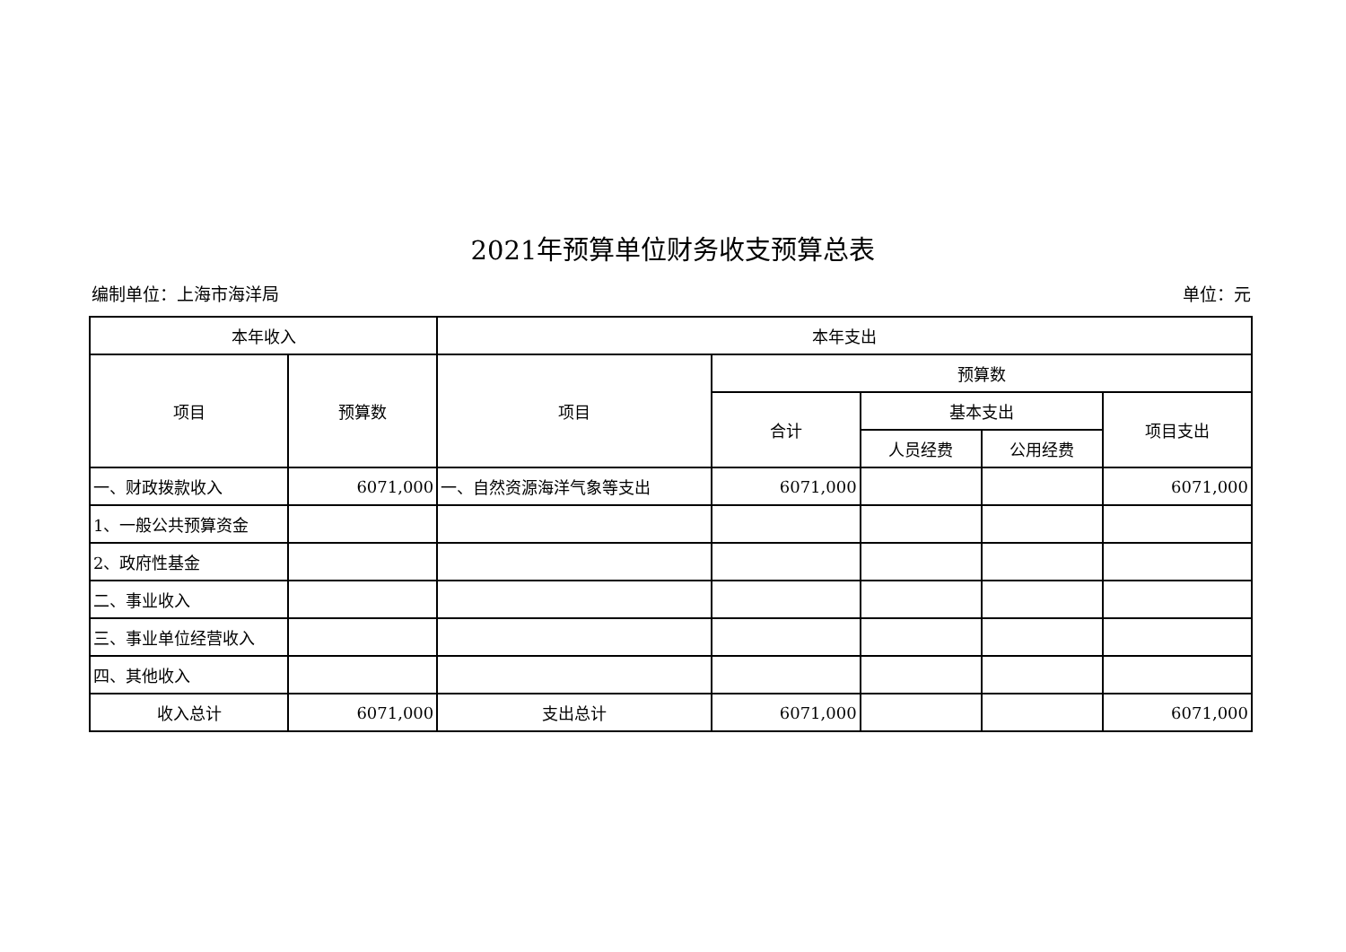2021年预算单位财务收支预算总表
编制单位：上海市海洋局 单位：元
| 本年收入 | | 本年支出 | | | | |
| --- | --- | --- | --- | --- | --- | --- |
| 项目 | 预算数 | 项目 | 预算数 | | | |
| | | | 合计 | 基本支出 | | 项目支出 |
| | | | | 人员经费 | 公用经费 | |
| 一、财政拨款收入 | 6071,000 | 一、自然资源海洋气象等支出 | 6071,000 | | | 6071,000 |
| 1、一般公共预算资金 | | | | | | |
| 2、政府性基金 | | | | | | |
| 二、事业收入 | | | | | | |
| 三、事业单位经营收入 | | | | | | |
| 四、其他收入 | | | | | | |
| 收入总计 | 6071,000 | 支出总计 | 6071,000 | | | 6071,000 |